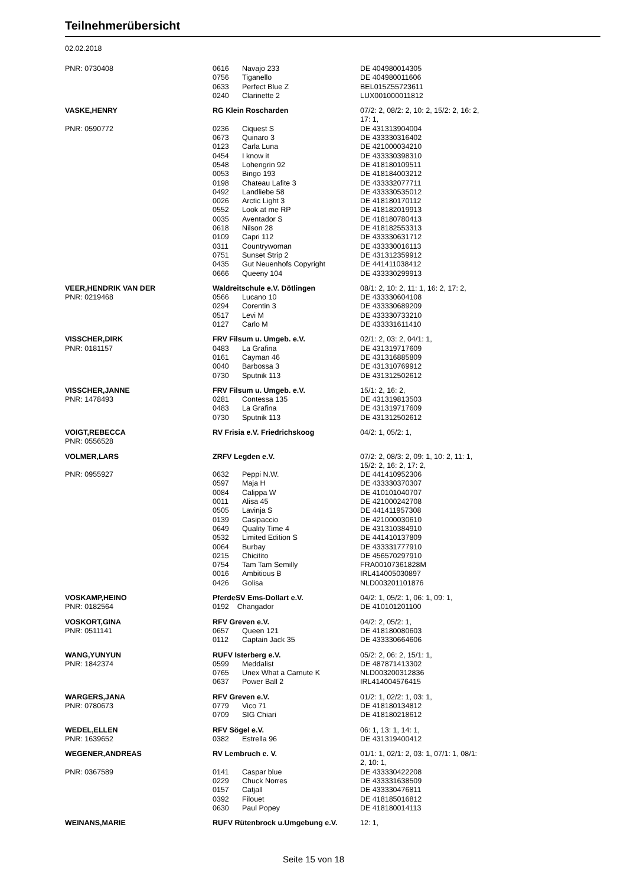Teilnehmerübersicht
02.02.2018
| PNR: 0730408 | 0616 | Navajo 233 | DE 404980014305 |
| | 0756 | Tiganello | DE 404980011606 |
| | 0633 | Perfect Blue Z | BEL015Z55723611 |
| | 0240 | Clarinette 2 | LUX001000011812 |
| VASKE,HENRY | RG Klein Roscharden | | 07/2: 2, 08/2: 2, 10: 2, 15/2: 2, 16: 2, 17: 1, |
| PNR: 0590772 | 0236 | Ciquest S | DE 431313904004 |
| | 0673 | Quinaro 3 | DE 433330316402 |
| | 0123 | Carla Luna | DE 421000034210 |
| | 0454 | I know it | DE 433330398310 |
| | 0548 | Lohengrin 92 | DE 418180109511 |
| | 0053 | Bingo 193 | DE 418184003212 |
| | 0198 | Chateau Lafite 3 | DE 433332077711 |
| | 0492 | Landliebe 58 | DE 433330535012 |
| | 0026 | Arctic Light 3 | DE 418180170112 |
| | 0552 | Look at me RP | DE 418182019913 |
| | 0035 | Aventador S | DE 418180780413 |
| | 0618 | Nilson 28 | DE 418182553313 |
| | 0109 | Capri 112 | DE 433330631712 |
| | 0311 | Countrywoman | DE 433330016113 |
| | 0751 | Sunset Strip 2 | DE 431312359912 |
| | 0435 | Gut Neuenhofs Copyright | DE 441411038412 |
| | 0666 | Queeny 104 | DE 433330299913 |
| VEER,HENDRIK VAN DER | Waldreitschule e.V. Dötlingen | | 08/1: 2, 10: 2, 11: 1, 16: 2, 17: 2, |
| PNR: 0219468 | 0566 | Lucano 10 | DE 433330604108 |
| | 0294 | Corentin 3 | DE 433330689209 |
| | 0517 | Levi M | DE 433330733210 |
| | 0127 | Carlo M | DE 433331611410 |
| VISSCHER,DIRK | FRV Filsum u. Umgeb. e.V. | | 02/1: 2, 03: 2, 04/1: 1, |
| PNR: 0181157 | 0483 | La Grafina | DE 431319717609 |
| | 0161 | Cayman 46 | DE 431316885809 |
| | 0040 | Barbossa 3 | DE 431310769912 |
| | 0730 | Sputnik 113 | DE 431312502612 |
| VISSCHER,JANNE | FRV Filsum u. Umgeb. e.V. | | 15/1: 2, 16: 2, |
| PNR: 1478493 | 0281 | Contessa 135 | DE 431319813503 |
| | 0483 | La Grafina | DE 431319717609 |
| | 0730 | Sputnik 113 | DE 431312502612 |
| VOIGT,REBECCA PNR: 0556528 | RV Frisia e.V. Friedrichskoog | | 04/2: 1, 05/2: 1, |
| VOLMER,LARS | ZRFV Legden e.V. | | 07/2: 2, 08/3: 2, 09: 1, 10: 2, 11: 1, 15/2: 2, 16: 2, 17: 2, |
| PNR: 0955927 | 0632 | Peppi N.W. | DE 441410952306 |
| | 0597 | Maja H | DE 433330370307 |
| | 0084 | Calippa W | DE 410101040707 |
| | 0011 | Alisa 45 | DE 421000242708 |
| | 0505 | Lavinja S | DE 441411957308 |
| | 0139 | Casipaccio | DE 421000030610 |
| | 0649 | Quality Time 4 | DE 431310384910 |
| | 0532 | Limited Edition S | DE 441410137809 |
| | 0064 | Burbay | DE 433331777910 |
| | 0215 | Chicitito | DE 456570297910 |
| | 0754 | Tam Tam Semilly | FRA00107361828M |
| | 0016 | Ambitious B | IRL414005030897 |
| | 0426 | Golisa | NLD003201101876 |
| VOSKAMP,HEINO PNR: 0182564 | PferdeSV Ems-Dollart e.V. 0192 Changador | | 04/2: 1, 05/2: 1, 06: 1, 09: 1, DE 410101201100 |
| VOSKORT,GINA | RFV Greven e.V. | | 04/2: 2, 05/2: 1, |
| PNR: 0511141 | 0657 | Queen 121 | DE 418180080603 |
| | 0112 | Captain Jack 35 | DE 433330664606 |
| WANG,YUNYUN | RUFV Isterberg e.V. | | 05/2: 2, 06: 2, 15/1: 1, |
| PNR: 1842374 | 0599 | Meddalist | DE 487871413302 |
| | 0765 | Unex What a Carnute K | NLD003200312836 |
| | 0637 | Power Ball 2 | IRL414004576415 |
| WARGERS,JANA | RFV Greven e.V. | | 01/2: 1, 02/2: 1, 03: 1, |
| PNR: 0780673 | 0779 | Vico 71 | DE 418180134812 |
| | 0709 | SIG Chiari | DE 418180218612 |
| WEDEL,ELLEN | RFV Sögel e.V. | | 06: 1, 13: 1, 14: 1, |
| PNR: 1639652 | 0382 | Estrella 96 | DE 431319400412 |
| WEGENER,ANDREAS | RV Lembruch e. V. | | 01/1: 1, 02/1: 2, 03: 1, 07/1: 1, 08/1: 2, 10: 1, |
| PNR: 0367589 | 0141 | Caspar blue | DE 433330422208 |
| | 0229 | Chuck Norres | DE 433331638509 |
| | 0157 | Catjall | DE 433330476811 |
| | 0392 | Filouet | DE 418185016812 |
| | 0630 | Paul Popey | DE 418180014113 |
| WEINANS,MARIE | RUFV Rütenbrock u.Umgebung e.V. | | 12: 1, |
Seite 15 von 18